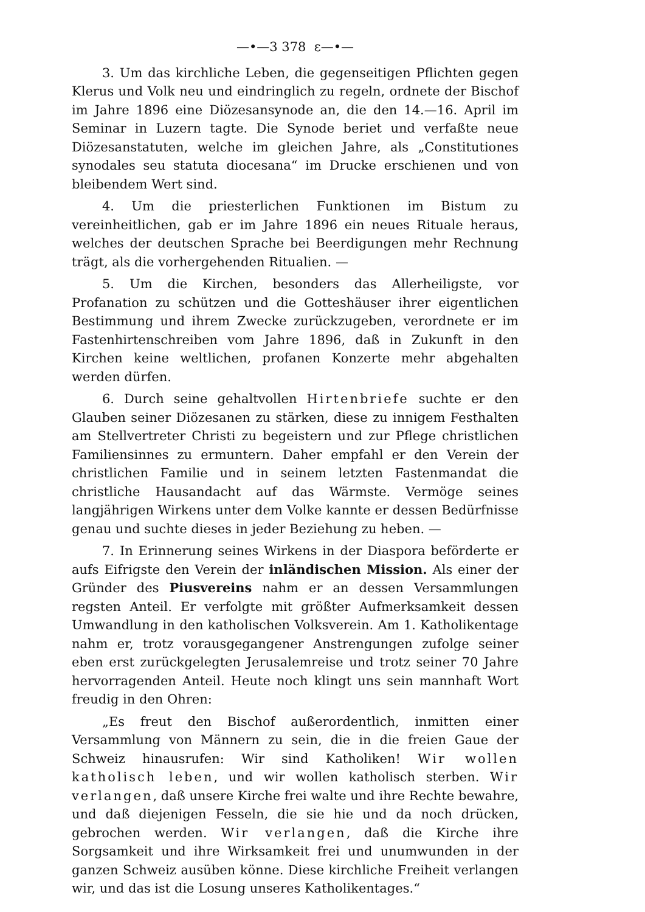—•—3 378 ε—•—
3. Um das kirchliche Leben, die gegenseitigen Pflichten gegen Klerus und Volk neu und eindringlich zu regeln, ordnete der Bischof im Jahre 1896 eine Diözesansynode an, die den 14.—16. April im Seminar in Luzern tagte. Die Synode beriet und verfaßte neue Diözesanstatuten, welche im gleichen Jahre, als „Constitutiones synodales seu statuta diocesana“ im Drucke erschienen und von bleibendem Wert sind.
4. Um die priesterlichen Funktionen im Bistum zu vereinheitlichen, gab er im Jahre 1896 ein neues Rituale heraus, welches der deutschen Sprache bei Beerdigungen mehr Rechnung trägt, als die vorhergehenden Ritualien. —
5. Um die Kirchen, besonders das Allerheiligste, vor Profanation zu schützen und die Gotteshäuser ihrer eigentlichen Bestimmung und ihrem Zwecke zurückzugeben, verordnete er im Fastenhirtenschreiben vom Jahre 1896, daß in Zukunft in den Kirchen keine weltlichen, profanen Konzerte mehr abgehalten werden dürfen.
6. Durch seine gehaltvollen Hirtenbriefe suchte er den Glauben seiner Diözesanen zu stärken, diese zu innigem Festhalten am Stellvertreter Christi zu begeistern und zur Pflege christlichen Familiensinnes zu ermuntern. Daher empfahl er den Verein der christlichen Familie und in seinem letzten Fastenmandat die christliche Hausandacht auf das Wärmste. Vermöge seines langjährigen Wirkens unter dem Volke kannte er dessen Bedürfnisse genau und suchte dieses in jeder Beziehung zu heben. —
7. In Erinnerung seines Wirkens in der Diaspora beförderte er aufs Eifrigste den Verein der inländischen Mission. Als einer der Gründer des Piusvereins nahm er an dessen Versammlungen regsten Anteil. Er verfolgte mit größter Aufmerksamkeit dessen Umwandlung in den katholischen Volksverein. Am 1. Katholikentage nahm er, trotz vorausgegangener Anstrengungen zufolge seiner eben erst zurückgelegten Jerusalemreise und trotz seiner 70 Jahre hervorragenden Anteil. Heute noch klingt uns sein mannhaft Wort freudig in den Ohren:
„Es freut den Bischof außerordentlich, inmitten einer Versammlung von Männern zu sein, die in die freien Gaue der Schweiz hinausrufen: Wir sind Katholiken! Wir wollen katholisch leben, und wir wollen katholisch sterben. Wir verlangen, daß unsere Kirche frei walte und ihre Rechte bewahre, und daß diejenigen Fesseln, die sie hie und da noch drücken, gebrochen werden. Wir verlangen, daß die Kirche ihre Sorgsamkeit und ihre Wirksamkeit frei und unumwunden in der ganzen Schweiz ausüben könne. Diese kirchliche Freiheit verlangen wir, und das ist die Losung unseres Katholikentages.“